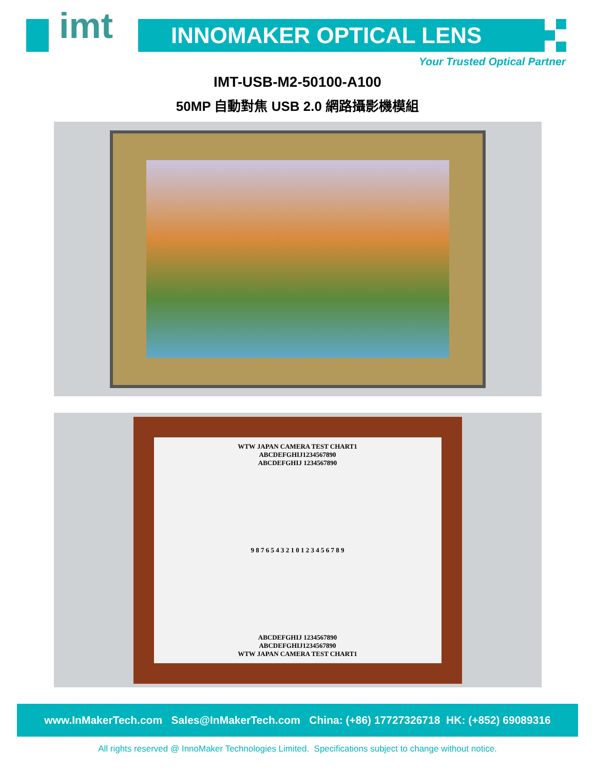imt INNOMAKER OPTICAL LENS
Your Trusted Optical Partner
IMT-USB-M2-50100-A100
50MP 自動對焦 USB 2.0 網路攝影機模組
WTW JAPAN CAMERA TEST CHART1
ABCDEFGHIJ1234567890
ABCDEFGHIJ 1234567890
9 8 7 6 5 4 3 2 1 0 1 2 3 4 5 6 7 8 9
ABCDEFGHIJ 1234567890
ABCDEFGHIJ1234567890
WTW JAPAN CAMERA TEST CHART1
www.InMakerTech.com Sales@InMakerTech.com China: (+86) 17727326718 HK: (+852) 69089316
All rights reserved @ InnoMaker Technologies Limited. Specifications subject to change without notice.